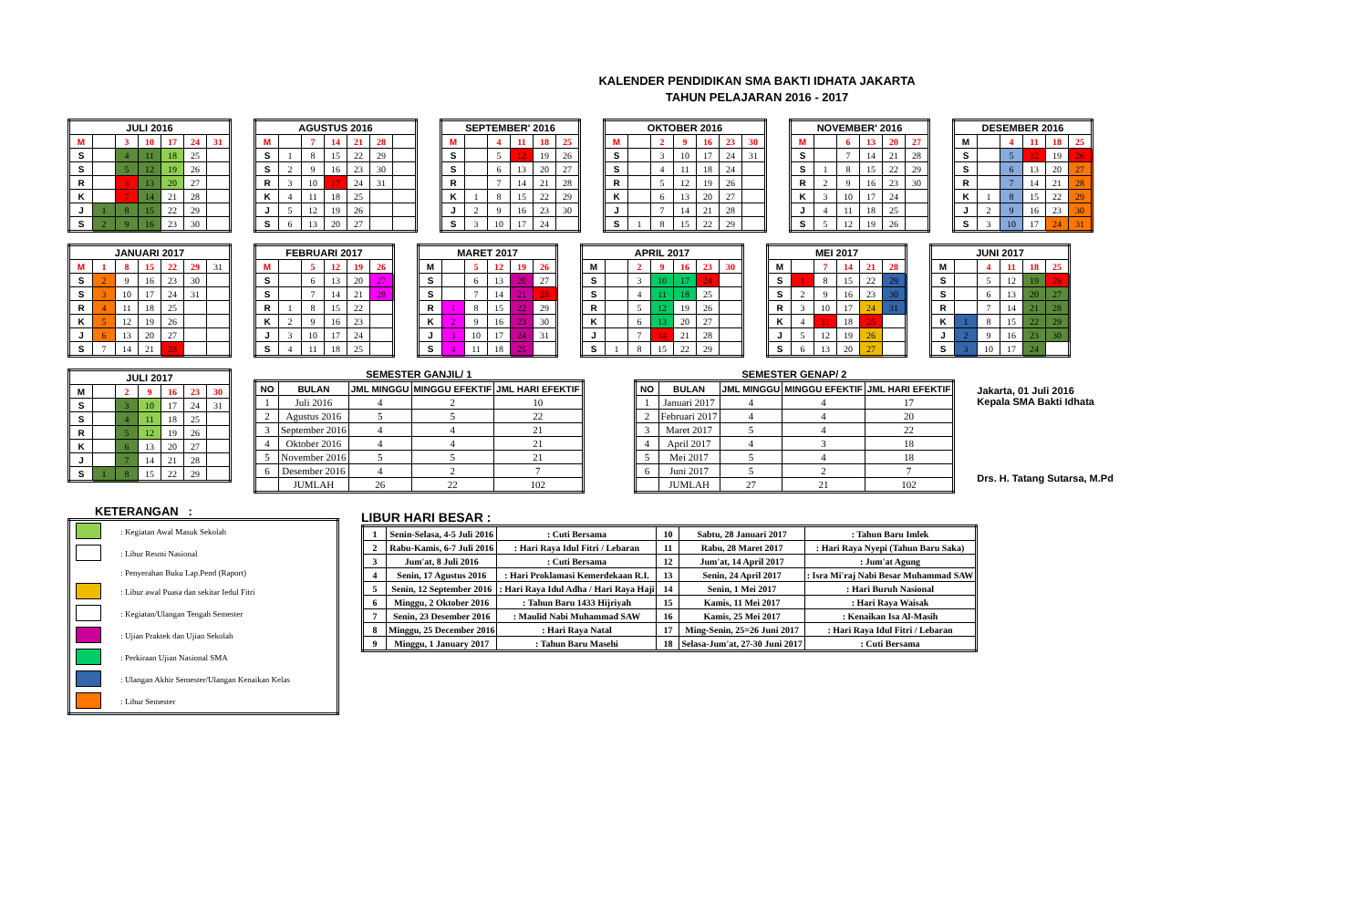KALENDER PENDIDIKAN SMA BAKTI IDHATA JAKARTA
TAHUN PELAJARAN 2016 - 2017
| JULI 2016 | | | | | | |
| M | | 3 | 10 | 17 | 24 | 31 |
| S | | 4 | 11 | 18 | 25 | |
| S | | 5 | 12 | 19 | 26 | |
| R | | 6 | 13 | 20 | 27 | |
| K | | 7 | 14 | 21 | 28 | |
| J | 1 | 8 | 15 | 22 | 29 | |
| S | 2 | 9 | 16 | 23 | 30 | |
| AGUSTUS 2016 | | | | | | |
| M | | 7 | 14 | 21 | 28 | |
| S | 1 | 8 | 15 | 22 | 29 | |
| S | 2 | 9 | 16 | 23 | 30 | |
| R | 3 | 10 | 17 | 24 | 31 | |
| K | 4 | 11 | 18 | 25 | | |
| J | 5 | 12 | 19 | 26 | | |
| S | 6 | 13 | 20 | 27 | | |
| SEPTEMBER' 2016 | | | | | |
| M | | 4 | 11 | 18 | 25 |
| S | | 5 | 12 | 19 | 26 |
| S | | 6 | 13 | 20 | 27 |
| R | | 7 | 14 | 21 | 28 |
| K | 1 | 8 | 15 | 22 | 29 |
| J | 2 | 9 | 16 | 23 | 30 |
| S | 3 | 10 | 17 | 24 | |
| OKTOBER 2016 | | | | | | |
| M | | 2 | 9 | 16 | 23 | 30 |
| S | | 3 | 10 | 17 | 24 | 31 |
| S | | 4 | 11 | 18 | 24 | |
| R | | 5 | 12 | 19 | 26 | |
| K | | 6 | 13 | 20 | 27 | |
| J | | 7 | 14 | 21 | 28 | |
| S | 1 | 8 | 15 | 22 | 29 | |
| NOVEMBER' 2016 | | | | | |
| M | | 6 | 13 | 20 | 27 |
| S | | 7 | 14 | 21 | 28 |
| S | 1 | 8 | 15 | 22 | 29 |
| R | 2 | 9 | 16 | 23 | 30 |
| K | 3 | 10 | 17 | 24 | |
| J | 4 | 11 | 18 | 25 | |
| S | 5 | 12 | 19 | 26 | |
| DESEMBER 2016 | | | | | |
| M | | 4 | 11 | 18 | 25 |
| S | | 5 | 12 | 19 | 26 |
| S | | 6 | 13 | 20 | 27 |
| R | | 7 | 14 | 21 | 28 |
| K | 1 | 8 | 15 | 22 | 29 |
| J | 2 | 9 | 16 | 23 | 30 |
| S | 3 | 10 | 17 | 24 | 31 |
| JANUARI 2017 | | | | | | |
| M | 1 | 8 | 15 | 22 | 29 | 31 |
| S | 2 | 9 | 16 | 23 | 30 | |
| S | 3 | 10 | 17 | 24 | 31 | |
| R | 4 | 11 | 18 | 25 | | |
| K | 5 | 12 | 19 | 26 | | |
| J | 6 | 13 | 20 | 27 | | |
| S | 7 | 14 | 21 | 28 | | |
| FEBRUARI 2017 | | | | | |
| M | | 5 | 12 | 19 | 26 |
| S | | 6 | 13 | 20 | 27 |
| S | | 7 | 14 | 21 | 28 |
| R | 1 | 8 | 15 | 22 | |
| K | 2 | 9 | 16 | 23 | |
| J | 3 | 10 | 17 | 24 | |
| S | 4 | 11 | 18 | 25 | |
| MARET 2017 | | | | | |
| M | | 5 | 12 | 19 | 26 |
| S | | 6 | 13 | 20 | 27 |
| S | | 7 | 14 | 21 | 28 |
| R | 1 | 8 | 15 | 22 | 29 |
| K | 2 | 9 | 16 | 23 | 30 |
| J | 3 | 10 | 17 | 24 | 31 |
| S | 4 | 11 | 18 | 25 | |
| APRIL 2017 | | | | | | |
| M | | 2 | 9 | 16 | 23 | 30 |
| S | | 3 | 10 | 17 | 24 | |
| S | | 4 | 11 | 18 | 25 | |
| R | | 5 | 12 | 19 | 26 | |
| K | | 6 | 13 | 20 | 27 | |
| J | | 7 | 14 | 21 | 28 | |
| S | 1 | 8 | 15 | 22 | 29 | |
| MEI 2017 | | | | | |
| M | | 7 | 14 | 21 | 28 |
| S | 1 | 8 | 15 | 22 | 29 |
| S | 2 | 9 | 16 | 23 | 30 |
| R | 3 | 10 | 17 | 24 | 31 |
| K | 4 | 11 | 18 | 25 | |
| J | 5 | 12 | 19 | 26 | |
| S | 6 | 13 | 20 | 27 | |
| JUNI 2017 | | | | | |
| M | | 4 | 11 | 18 | 25 |
| S | | 5 | 12 | 19 | 26 |
| S | | 6 | 13 | 20 | 27 |
| R | | 7 | 14 | 21 | 28 |
| K | 1 | 8 | 15 | 22 | 29 |
| J | 2 | 9 | 16 | 23 | 30 |
| S | 3 | 10 | 17 | 24 | |
| JULI 2017 | | | | | | |
| M | | 2 | 9 | 16 | 23 | 30 |
| S | | 3 | 10 | 17 | 24 | 31 |
| S | | 4 | 11 | 18 | 25 | |
| R | | 5 | 12 | 19 | 26 | |
| K | | 6 | 13 | 20 | 27 | |
| J | | 7 | 14 | 21 | 28 | |
| S | 1 | 8 | 15 | 22 | 29 | |
SEMESTER GANJIL/ 1
| NO | BULAN | JML MINGGU | MINGGU EFEKTIF | JML HARI EFEKTIF |
| --- | --- | --- | --- | --- |
| 1 | Juli 2016 | 4 | 2 | 10 |
| 2 | Agustus 2016 | 5 | 5 | 22 |
| 3 | September 2016 | 4 | 4 | 21 |
| 4 | Oktober 2016 | 4 | 4 | 21 |
| 5 | November 2016 | 5 | 5 | 21 |
| 6 | Desember 2016 | 4 | 2 | 7 |
| | JUMLAH | 26 | 22 | 102 |
SEMESTER GENAP/ 2
| NO | BULAN | JML MINGGU | MINGGU EFEKTIF | JML HARI EFEKTIF |
| --- | --- | --- | --- | --- |
| 1 | Januari 2017 | 4 | 4 | 17 |
| 2 | Februari 2017 | 4 | 4 | 20 |
| 3 | Maret 2017 | 5 | 4 | 22 |
| 4 | April 2017 | 4 | 3 | 18 |
| 5 | Mei 2017 | 5 | 4 | 18 |
| 6 | Juni 2017 | 5 | 2 | 7 |
| | JUMLAH | 27 | 21 | 102 |
Jakarta, 01 Juli 2016
Kepala SMA Bakti Idhata
Drs. H. Tatang Sutarsa, M.Pd
KETERANGAN :
| | : Kegiatan Awal Masuk Sekolah |
| | : Libur Resmi Nasional |
| | : Penyerahan Buku Lap.Pend (Raport) |
| | : Libur awal Puasa dan sekitar Iedul Fitri |
| | : Kegiatan/Ulangan Tengah Semester |
| | : Ujian Praktek dan Ujian Sekolah |
| | : Perkiraan Ujian Nasional SMA |
| | : Ulangan Akhir Semester/Ulangan Kenaikan Kelas |
| | : Libur Semester |
LIBUR HARI BESAR :
| 1 | Senin-Selasa, 4-5 Juli 2016 | : Cuti Bersama | 10 | Sabtu, 28 Januari 2017 | : Tahun Baru Imlek |
| 2 | Rabu-Kamis, 6-7 Juli 2016 | : Hari Raya Idul Fitri / Lebaran | 11 | Rabu, 28 Maret 2017 | : Hari Raya Nyepi (Tahun Baru Saka) |
| 3 | Jum'at, 8 Juli 2016 | : Cuti Bersama | 12 | Jum'at, 14 April 2017 | : Jum'at Agung |
| 4 | Senin, 17 Agustus 2016 | : Hari Proklamasi Kemerdekaan R.I. | 13 | Senin, 24 April 2017 | : Isra Mi'raj Nabi Besar Muhammad SAW |
| 5 | Senin, 12 September 2016 | : Hari Raya Idul Adha / Hari Raya Haji | 14 | Senin, 1 Mei 2017 | : Hari Buruh Nasional |
| 6 | Minggu, 2 Oktober 2016 | : Tahun Baru 1433 Hijriyah | 15 | Kamis, 11 Mei 2017 | : Hari Raya Waisak |
| 7 | Senin, 23 Desember 2016 | : Maulid Nabi Muhammad SAW | 16 | Kamis, 25 Mei 2017 | : Kenaikan Isa Al-Masih |
| 8 | Minggu, 25 December 2016 | : Hari Raya Natal | 17 | Ming-Senin, 25=26 Juni 2017 | : Hari Raya Idul Fitri / Lebaran |
| 9 | Minggu, 1 January 2017 | : Tahun Baru Masehi | 18 | Selasa-Jum'at, 27-30 Juni 2017 | : Cuti Bersama |